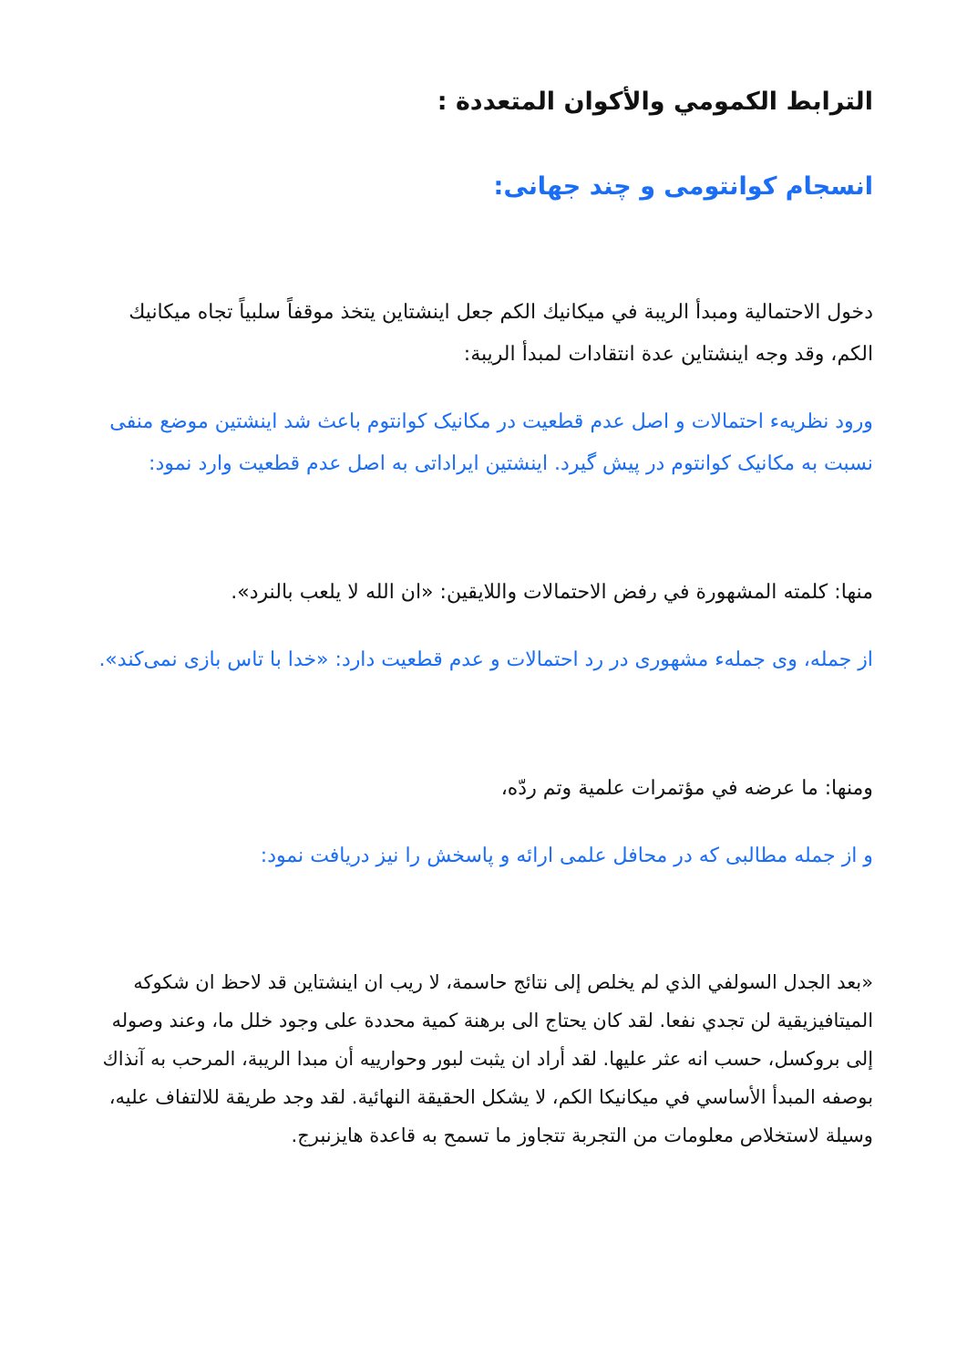الترابط الكمومي والأكوان المتعددة :
انسجام كوانتومی و چند جهانی:
دخول الاحتمالية ومبدأ الريبة في ميكانيك الكم جعل اينشتاين يتخذ موقفاً سلبياً تجاه ميكانيك الكم، وقد وجه اينشتاين عدة انتقادات لمبدأ الريبة:
ورود نظريهء احتمالات و اصل عدم قطعيت در مکانیک کوانتوم باعث شد اینشتین موضع منفی نسبت به مکانیک کوانتوم در پیش گیرد. اینشتین ایراداتی به اصل عدم قطعیت وارد نمود:
منها: كلمته المشهورة في رفض الاحتمالات واللايقين: «ان الله لا يلعب بالنرد».
از جمله، وی جملهء مشهوری در رد احتمالات و عدم قطعیت دارد: «خدا با تاس بازی نمی‌کند».
ومنها: ما عرضه في مؤتمرات علمية وتم ردّه،
و از جمله مطالبی که در محافل علمی ارائه و پاسخش را نیز دریافت نمود:
«بعد الجدل السولفي الذي لم يخلص إلى نتائج حاسمة، لا ريب ان اينشتاين قد لاحظ ان شكوكه الميتافيزيقية لن تجدي نفعا. لقد كان يحتاج الى برهنة كمية محددة على وجود خلل ما، وعند وصوله إلى بروكسل، حسب انه عثر عليها. لقد أراد ان يثبت لبور وحوارييه أن مبدا الريبة، المرحب به آنذاك بوصفه المبدأ الأساسي في ميكانيكا الكم، لا يشكل الحقيقة النهائية. لقد وجد طريقة للالتفاف عليه، وسيلة لاستخلاص معلومات من التجربة تتجاوز ما تسمح به قاعدة هايزنبرج.